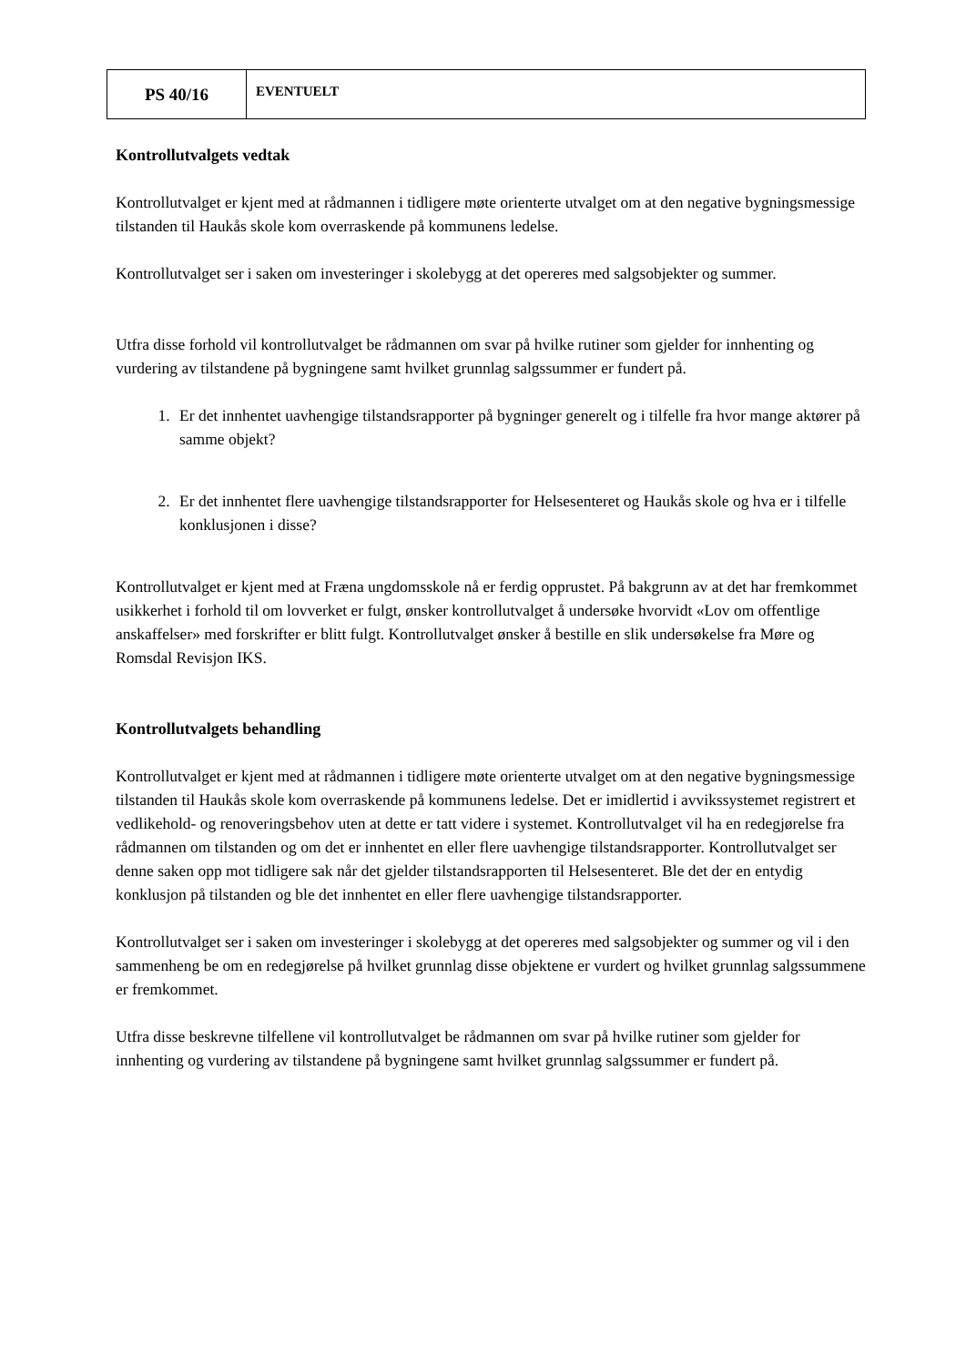| PS 40/16 | EVENTUELT |
Kontrollutvalgets vedtak
Kontrollutvalget er kjent med at rådmannen i tidligere møte orienterte utvalget om at den negative bygningsmessige tilstanden til Haukås skole kom overraskende på kommunens ledelse.
Kontrollutvalget ser i saken om investeringer i skolebygg at det opereres med salgsobjekter og summer.
Utfra disse forhold vil kontrollutvalget be rådmannen om svar på hvilke rutiner som gjelder for innhenting og vurdering av tilstandene på bygningene samt hvilket grunnlag salgssummer er fundert på.
1. Er det innhentet uavhengige tilstandsrapporter på bygninger generelt og i tilfelle fra hvor mange aktører på samme objekt?
2. Er det innhentet flere uavhengige tilstandsrapporter for Helsesenteret og Haukås skole og hva er i tilfelle konklusjonen i disse?
Kontrollutvalget er kjent med at Fræna ungdomsskole nå er ferdig opprustet. På bakgrunn av at det har fremkommet usikkerhet i forhold til om lovverket er fulgt, ønsker kontrollutvalget å undersøke hvorvidt «Lov om offentlige anskaffelser» med forskrifter er blitt fulgt. Kontrollutvalget ønsker å bestille en slik undersøkelse fra Møre og Romsdal Revisjon IKS.
Kontrollutvalgets behandling
Kontrollutvalget er kjent med at rådmannen i tidligere møte orienterte utvalget om at den negative bygningsmessige tilstanden til Haukås skole kom overraskende på kommunens ledelse. Det er imidlertid i avvikssystemet registrert et vedlikehold- og renoveringsbehov uten at dette er tatt videre i systemet. Kontrollutvalget vil ha en redegjørelse fra rådmannen om tilstanden og om det er innhentet en eller flere uavhengige tilstandsrapporter. Kontrollutvalget ser denne saken opp mot tidligere sak når det gjelder tilstandsrapporten til Helsesenteret. Ble det der en entydig konklusjon på tilstanden og ble det innhentet en eller flere uavhengige tilstandsrapporter.
Kontrollutvalget ser i saken om investeringer i skolebygg at det opereres med salgsobjekter og summer og vil i den sammenheng be om en redegjørelse på hvilket grunnlag disse objektene er vurdert og hvilket grunnlag salgssummene er fremkommet.
Utfra disse beskrevne tilfellene vil kontrollutvalget be rådmannen om svar på hvilke rutiner som gjelder for innhenting og vurdering av tilstandene på bygningene samt hvilket grunnlag salgssummer er fundert på.